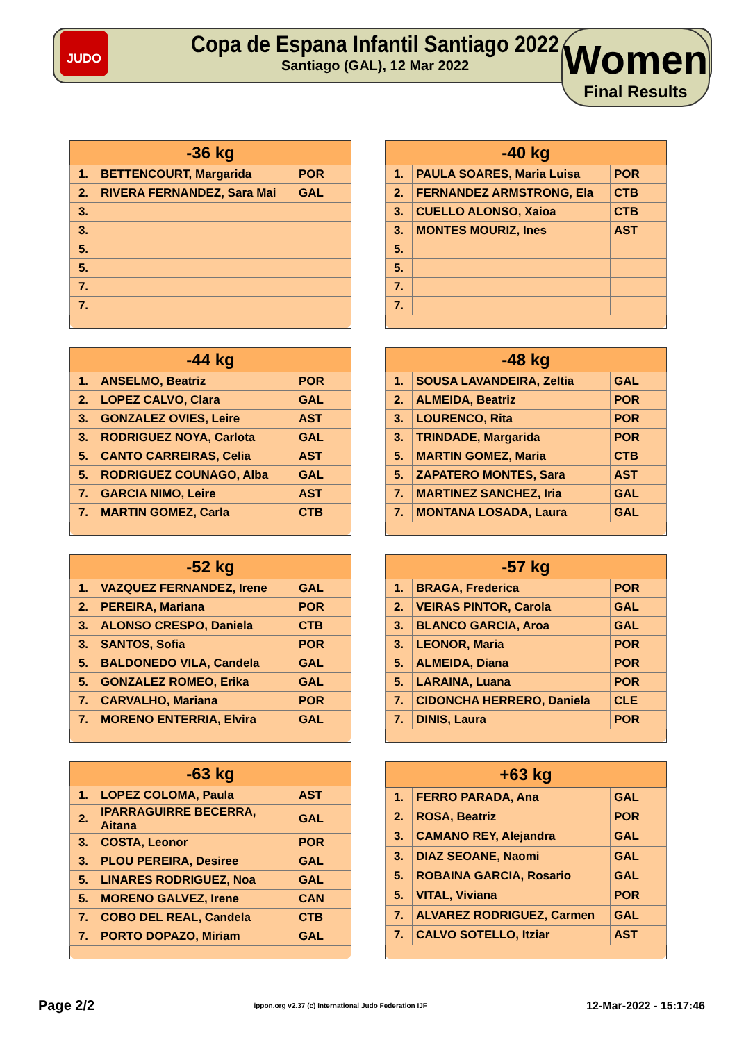JUDO
Copa de Espana Infantil Santiago 2022
Santiago (GAL), 12 Mar 2022
Women
Final Results
| -36 kg | | |
| --- | --- | --- |
| 1. | BETTENCOURT, Margarida | POR |
| 2. | RIVERA FERNANDEZ, Sara Mai | GAL |
| 3. | | |
| 3. | | |
| 5. | | |
| 5. | | |
| 7. | | |
| 7. | | |
| -40 kg | | |
| --- | --- | --- |
| 1. | PAULA SOARES, Maria Luisa | POR |
| 2. | FERNANDEZ ARMSTRONG, Ela | CTB |
| 3. | CUELLO ALONSO, Xaioa | CTB |
| 3. | MONTES MOURIZ, Ines | AST |
| 5. | | |
| 5. | | |
| 7. | | |
| 7. | | |
| -44 kg | | |
| --- | --- | --- |
| 1. | ANSELMO, Beatriz | POR |
| 2. | LOPEZ CALVO, Clara | GAL |
| 3. | GONZALEZ OVIES, Leire | AST |
| 3. | RODRIGUEZ NOYA, Carlota | GAL |
| 5. | CANTO CARREIRAS, Celia | AST |
| 5. | RODRIGUEZ COUNAGO, Alba | GAL |
| 7. | GARCIA NIMO, Leire | AST |
| 7. | MARTIN GOMEZ, Carla | CTB |
| -48 kg | | |
| --- | --- | --- |
| 1. | SOUSA LAVANDEIRA, Zeltia | GAL |
| 2. | ALMEIDA, Beatriz | POR |
| 3. | LOURENCO, Rita | POR |
| 3. | TRINDADE, Margarida | POR |
| 5. | MARTIN GOMEZ, Maria | CTB |
| 5. | ZAPATERO MONTES, Sara | AST |
| 7. | MARTINEZ SANCHEZ, Iria | GAL |
| 7. | MONTANA LOSADA, Laura | GAL |
| -52 kg | | |
| --- | --- | --- |
| 1. | VAZQUEZ FERNANDEZ, Irene | GAL |
| 2. | PEREIRA, Mariana | POR |
| 3. | ALONSO CRESPO, Daniela | CTB |
| 3. | SANTOS, Sofia | POR |
| 5. | BALDONEDO VILA, Candela | GAL |
| 5. | GONZALEZ ROMEO, Erika | GAL |
| 7. | CARVALHO, Mariana | POR |
| 7. | MORENO ENTERRIA, Elvira | GAL |
| -57 kg | | |
| --- | --- | --- |
| 1. | BRAGA, Frederica | POR |
| 2. | VEIRAS PINTOR, Carola | GAL |
| 3. | BLANCO GARCIA, Aroa | GAL |
| 3. | LEONOR, Maria | POR |
| 5. | ALMEIDA, Diana | POR |
| 5. | LARAINA, Luana | POR |
| 7. | CIDONCHA HERRERO, Daniela | CLE |
| 7. | DINIS, Laura | POR |
| -63 kg | | |
| --- | --- | --- |
| 1. | LOPEZ COLOMA, Paula | AST |
| 2. | IPARRAGUIRRE BECERRA, Aitana | GAL |
| 3. | COSTA, Leonor | POR |
| 3. | PLOU PEREIRA, Desiree | GAL |
| 5. | LINARES RODRIGUEZ, Noa | GAL |
| 5. | MORENO GALVEZ, Irene | CAN |
| 7. | COBO DEL REAL, Candela | CTB |
| 7. | PORTO DOPAZO, Miriam | GAL |
| +63 kg | | |
| --- | --- | --- |
| 1. | FERRO PARADA, Ana | GAL |
| 2. | ROSA, Beatriz | POR |
| 3. | CAMANO REY, Alejandra | GAL |
| 3. | DIAZ SEOANE, Naomi | GAL |
| 5. | ROBAINA GARCIA, Rosario | GAL |
| 5. | VITAL, Viviana | POR |
| 7. | ALVAREZ RODRIGUEZ, Carmen | GAL |
| 7. | CALVO SOTELLO, Itziar | AST |
Page 2/2 ippon.org v2.37 (c) International Judo Federation IJF 12-Mar-2022 - 15:17:46